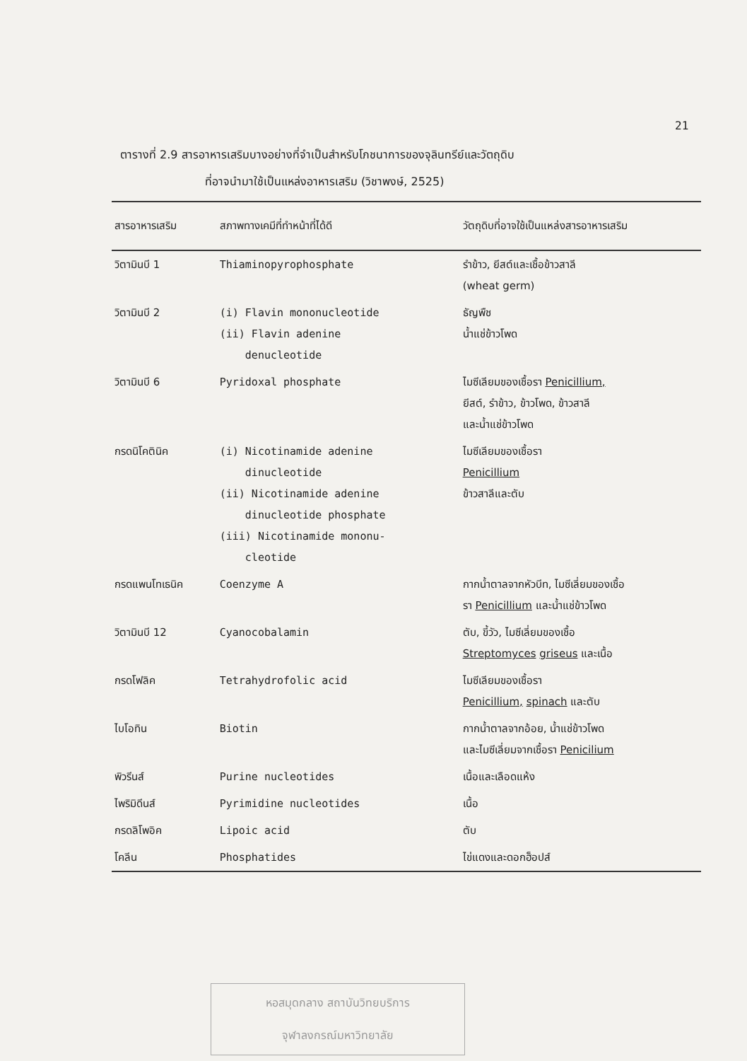21
ตารางที่ 2.9 สารอาหารเสริมบางอย่างที่จำเป็นสำหรับโภชนาการของจุลินทรีย์และวัตถุดิบ
ที่อาจนำมาใช้เป็นแหล่งอาหารเสริม (วิชาพงษ์, 2525)
| สารอาหารเสริม | สภาพทางเคมีที่ทำหน้าที่ได้ดี | วัตถุดิบที่อาจใช้เป็นแหล่งสารอาหารเสริม |
| --- | --- | --- |
| วิตามินบี 1 | Thiaminopyrophosphate | รำข้าว, ยีสต์และเชื้อข้าวสาลี (wheat germ) |
| วิตามินบี 2 | (i) Flavin mononucleotide (ii) Flavin adenine denucleotide | ธัญพืช น้ำแช่ข้าวโพด |
| วิตามินบี 6 | Pyridoxal phosphate | ไมซีเลียมของเชื้อรา Penicillium, ยีสต์, รำข้าว, ข้าวโพด, ข้าวสาลี และน้ำแช่ข้าวโพด |
| กรดนิโคตินิค | (i) Nicotinamide adenine dinucleotide (ii) Nicotinamide adenine dinucleotide phosphate (iii) Nicotinamide mononu- cleotide | ไมซีเลียมของเชื้อรา Penicillium ข้าวสาลีและตับ |
| กรดแพนโทเธนิค | Coenzyme A | กากน้ำตาลจากหัวบีท, ไมซีเลี่ยมของเชื้อ รา Penicillium และน้ำแช่ข้าวโพด |
| วิตามินบี 12 | Cyanocobalamin | ตับ, ขี้วัว, ไมซีเลี่ยมของเชื้อ Streptomyces griseus และเนื้อ |
| กรดโฟลิค | Tetrahydrofolic acid | ไมซีเลียมของเชื้อรา Penicillium, spinach และตับ |
| ไบโอทิน | Biotin | กากน้ำตาลจากอ้อย, น้ำแช่ข้าวโพด และไมซีเลี่ยมจากเชื้อรา Penicilium |
| พิวรีนส์ | Purine nucleotides | เนื้อและเลือดแห้ง |
| ไพริมิดีนส์ | Pyrimidine nucleotides | เนื้อ |
| กรดลิโพอิค | Lipoic acid | ตับ |
| โคลีน | Phosphatides | ไข่แดงและดอกฮ็อปส์ |
หอสมุดกลาง สถาบันวิทยบริการ
จุฬาลงกรณ์มหาวิทยาลัย